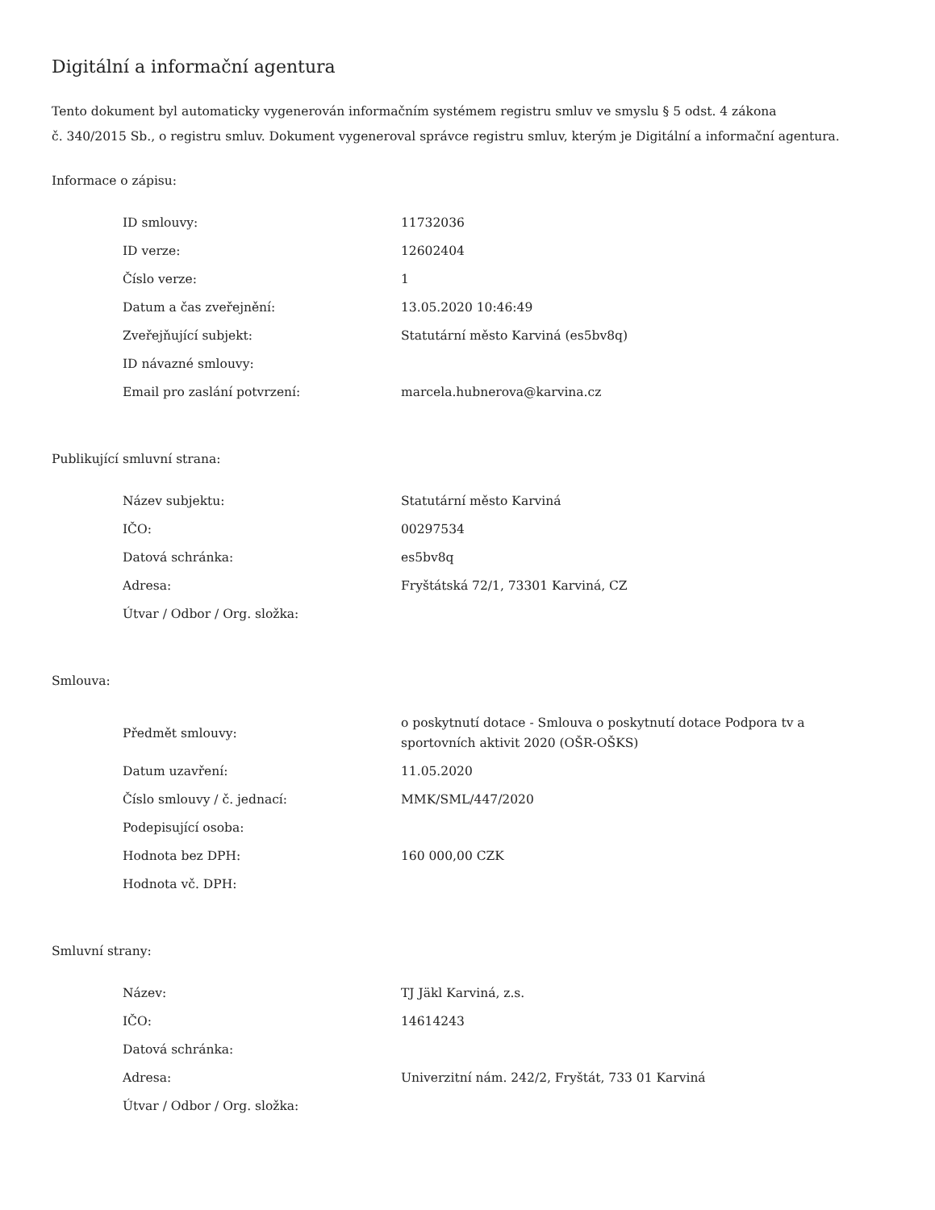Digitální a informační agentura
Tento dokument byl automaticky vygenerován informačním systémem registru smluv ve smyslu § 5 odst. 4 zákona
č. 340/2015 Sb., o registru smluv. Dokument vygeneroval správce registru smluv, kterým je Digitální a informační agentura.
Informace o zápisu:
| ID smlouvy: | 11732036 |
| ID verze: | 12602404 |
| Číslo verze: | 1 |
| Datum a čas zveřejnění: | 13.05.2020 10:46:49 |
| Zveřejňující subjekt: | Statutární město Karviná (es5bv8q) |
| ID návazné smlouvy: | |
| Email pro zaslání potvrzení: | marcela.hubnerova@karvina.cz |
Publikující smluvní strana:
| Název subjektu: | Statutární město Karviná |
| IČO: | 00297534 |
| Datová schránka: | es5bv8q |
| Adresa: | Fryštátská 72/1, 73301 Karviná, CZ |
| Útvar / Odbor / Org. složka: | |
Smlouva:
| Předmět smlouvy: | o poskytnutí dotace - Smlouva o poskytnutí dotace Podpora tv a sportovních aktivit 2020 (OŠR-OŠKS) |
| Datum uzavření: | 11.05.2020 |
| Číslo smlouvy / č. jednací: | MMK/SML/447/2020 |
| Podepisující osoba: | |
| Hodnota bez DPH: | 160 000,00 CZK |
| Hodnota vč. DPH: | |
Smluvní strany:
| Název: | TJ Jäkl Karviná, z.s. |
| IČO: | 14614243 |
| Datová schránka: | |
| Adresa: | Univerzitní nám. 242/2, Fryštát, 733 01 Karviná |
| Útvar / Odbor / Org. složka: | |